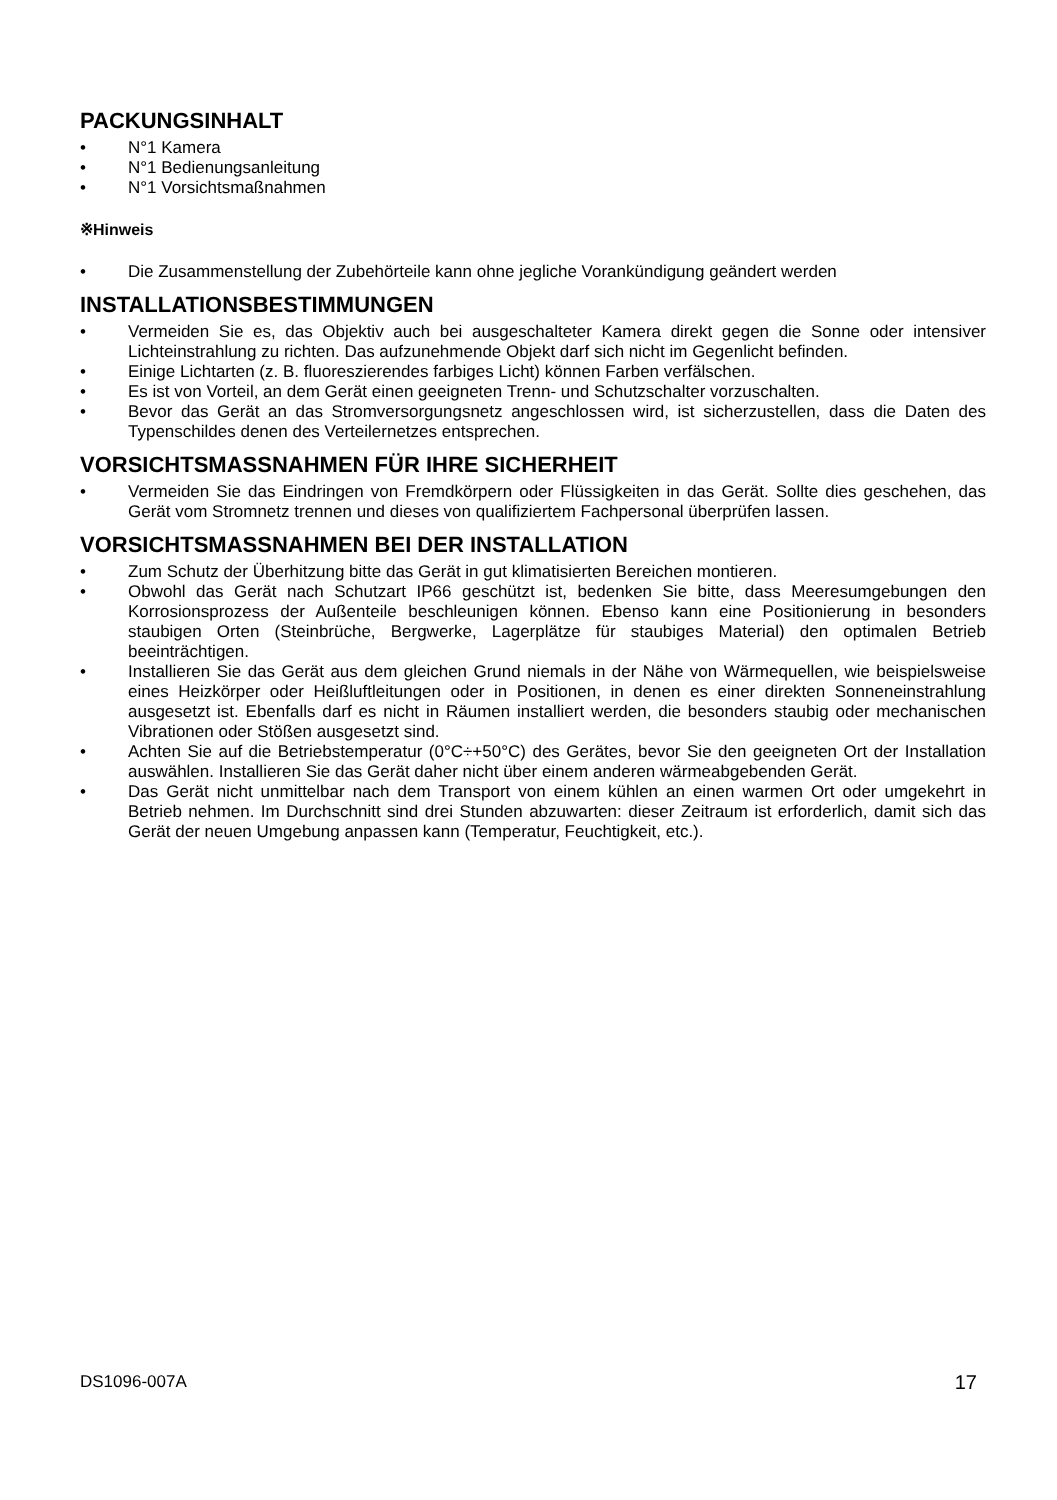PACKUNGSINHALT
• N°1 Kamera
• N°1 Bedienungsanleitung
• N°1 Vorsichtsmaßnahmen
※Hinweis
• Die Zusammenstellung der Zubehörteile kann ohne jegliche Vorankündigung geändert werden
INSTALLATIONSBESTIMMUNGEN
• Vermeiden Sie es, das Objektiv auch bei ausgeschalteter Kamera direkt gegen die Sonne oder intensiver Lichteinstrahlung zu richten. Das aufzunehmende Objekt darf sich nicht im Gegenlicht befinden.
• Einige Lichtarten (z. B. fluoreszierendes farbiges Licht) können Farben verfälschen.
• Es ist von Vorteil, an dem Gerät einen geeigneten Trenn- und Schutzschalter vorzuschalten.
• Bevor das Gerät an das Stromversorgungsnetz angeschlossen wird, ist sicherzustellen, dass die Daten des Typenschildes denen des Verteilernetzes entsprechen.
VORSICHTSMASSNAHMEN FÜR IHRE SICHERHEIT
• Vermeiden Sie das Eindringen von Fremdkörpern oder Flüssigkeiten in das Gerät. Sollte dies geschehen, das Gerät vom Stromnetz trennen und dieses von qualifiziertem Fachpersonal überprüfen lassen.
VORSICHTSMASSNAHMEN BEI DER INSTALLATION
• Zum Schutz der Überhitzung bitte das Gerät in gut klimatisierten Bereichen montieren.
• Obwohl das Gerät nach Schutzart IP66 geschützt ist, bedenken Sie bitte, dass Meeresumgebungen den Korrosionsprozess der Außenteile beschleunigen können. Ebenso kann eine Positionierung in besonders staubigen Orten (Steinbrüche, Bergwerke, Lagerplätze für staubiges Material) den optimalen Betrieb beeinträchtigen.
• Installieren Sie das Gerät aus dem gleichen Grund niemals in der Nähe von Wärmequellen, wie beispielsweise eines Heizkörper oder Heißluftleitungen oder in Positionen, in denen es einer direkten Sonneneinstrahlung ausgesetzt ist. Ebenfalls darf es nicht in Räumen installiert werden, die besonders staubig oder mechanischen Vibrationen oder Stößen ausgesetzt sind.
• Achten Sie auf die Betriebstemperatur (0°C÷+50°C) des Gerätes, bevor Sie den geeigneten Ort der Installation auswählen. Installieren Sie das Gerät daher nicht über einem anderen wärmeabgebenden Gerät.
• Das Gerät nicht unmittelbar nach dem Transport von einem kühlen an einen warmen Ort oder umgekehrt in Betrieb nehmen. Im Durchschnitt sind drei Stunden abzuwarten: dieser Zeitraum ist erforderlich, damit sich das Gerät der neuen Umgebung anpassen kann (Temperatur, Feuchtigkeit, etc.).
DS1096-007A 17